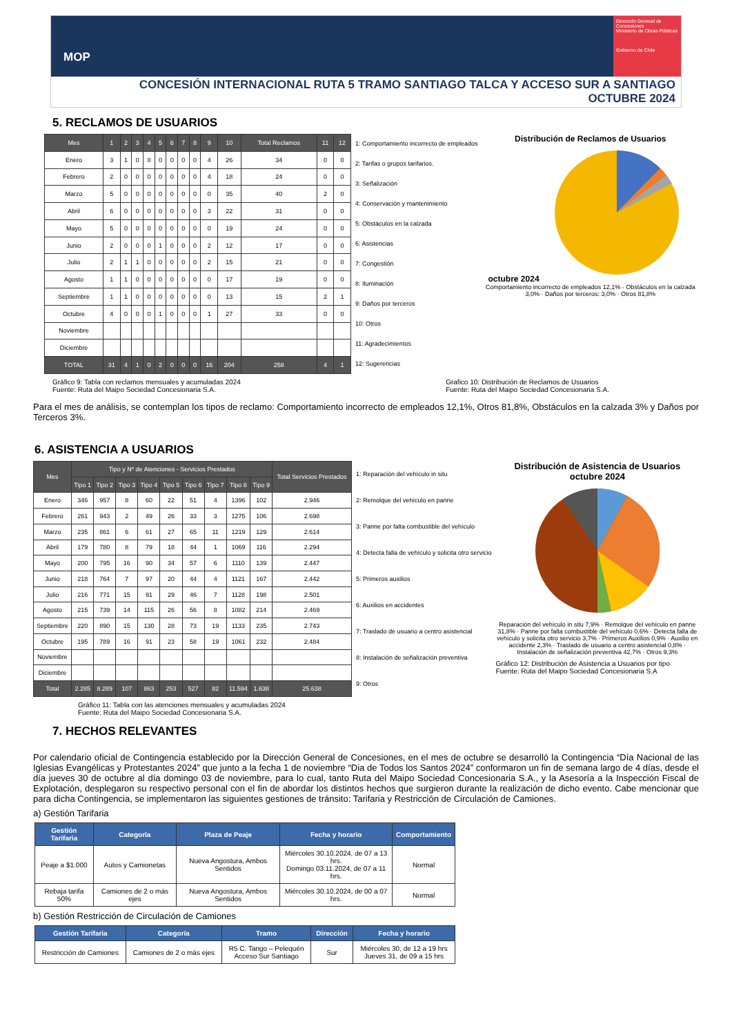MOP
Dirección General de Concesiones
Ministerio de Obras Públicas
Gobierno de Chile
CONCESIÓN INTERNACIONAL RUTA 5 TRAMO SANTIAGO TALCA Y ACCESO SUR A SANTIAGO
OCTUBRE 2024
5. RECLAMOS DE USUARIOS
| Mes | 1 | 2 | 3 | 4 | 5 | 6 | 7 | 8 | 9 | 10 | Total Reclamos | 11 | 12 |
| --- | --- | --- | --- | --- | --- | --- | --- | --- | --- | --- | --- | --- | --- |
| Enero | 3 | 1 | 0 | 0 | 0 | 0 | 0 | 0 | 4 | 26 | 34 | 0 | 0 |
| Febrero | 2 | 0 | 0 | 0 | 0 | 0 | 0 | 0 | 4 | 18 | 24 | 0 | 0 |
| Marzo | 5 | 0 | 0 | 0 | 0 | 0 | 0 | 0 | 0 | 35 | 40 | 2 | 0 |
| Abril | 6 | 0 | 0 | 0 | 0 | 0 | 0 | 0 | 3 | 22 | 31 | 0 | 0 |
| Mayo | 5 | 0 | 0 | 0 | 0 | 0 | 0 | 0 | 0 | 19 | 24 | 0 | 0 |
| Junio | 2 | 0 | 0 | 0 | 1 | 0 | 0 | 0 | 2 | 12 | 17 | 0 | 0 |
| Julio | 2 | 1 | 1 | 0 | 0 | 0 | 0 | 0 | 2 | 15 | 21 | 0 | 0 |
| Agosto | 1 | 1 | 0 | 0 | 0 | 0 | 0 | 0 | 0 | 17 | 19 | 0 | 0 |
| Septiembre | 1 | 1 | 0 | 0 | 0 | 0 | 0 | 0 | 0 | 13 | 15 | 2 | 1 |
| Octubre | 4 | 0 | 0 | 0 | 1 | 0 | 0 | 0 | 1 | 27 | 33 | 0 | 0 |
| Noviembre | | | | | | | | | | | | | |
| Diciembre | | | | | | | | | | | | | |
| TOTAL | 31 | 4 | 1 | 0 | 2 | 0 | 0 | 0 | 16 | 204 | 258 | 4 | 1 |
1: Comportamiento incorrecto de empleados
2: Tarifas o grupos tarifarios.
3: Señalización
4: Conservación y mantenimiento
5: Obstáculos en la calzada
6: Asistencias
7: Congestión
8: Iluminación
9: Daños por terceros
10: Otros
11: Agradecimientos
12: Sugerencias
Distribución de Reclamos de Usuarios
octubre 2024
Comportamiento incorrecto de empleados 12,1% · Obstáculos en la calzada 3,0% · Daños por terceros: 3,0% · Otros 81,8%
Gráfico 9: Tabla con reclamos mensuales y acumuladas 2024
Fuente: Ruta del Maipo Sociedad Concesionaria S.A.
Grafico 10: Distribución de Reclamos de Usuarios
Fuente: Ruta del Maipo Sociedad Concesionaria S.A.
Para el mes de análisis, se contemplan los tipos de reclamo: Comportamiento incorrecto de empleados 12,1%, Otros 81,8%, Obstáculos en la calzada 3% y Daños por Terceros 3%.
6. ASISTENCIA A USUARIOS
| Mes | Tipo y Nº de Atenciones - Servicios Prestados | | | | | | | | | Total Servicios Prestados |
| --- | --- | --- | --- | --- | --- | --- | --- | --- | --- | --- |
| | Tipo 1 | Tipo 2 | Tipo 3 | Tipo 4 | Tipo 5 | Tipo 6 | Tipo 7 | Tipo 8 | Tipo 9 | |
| Enero | 346 | 957 | 8 | 60 | 22 | 51 | 4 | 1396 | 102 | 2.946 |
| Febrero | 261 | 943 | 2 | 49 | 26 | 33 | 3 | 1275 | 106 | 2.698 |
| Marzo | 235 | 861 | 6 | 61 | 27 | 65 | 11 | 1219 | 129 | 2.614 |
| Abril | 179 | 780 | 8 | 79 | 18 | 44 | 1 | 1069 | 116 | 2.294 |
| Mayo | 200 | 795 | 16 | 90 | 34 | 57 | 6 | 1110 | 139 | 2.447 |
| Junio | 218 | 764 | 7 | 97 | 20 | 44 | 4 | 1121 | 167 | 2.442 |
| Julio | 216 | 771 | 15 | 91 | 29 | 46 | 7 | 1128 | 198 | 2.501 |
| Agosto | 215 | 739 | 14 | 115 | 26 | 56 | 8 | 1082 | 214 | 2.469 |
| Septiembre | 220 | 890 | 15 | 130 | 28 | 73 | 19 | 1133 | 235 | 2.743 |
| Octubre | 195 | 789 | 16 | 91 | 23 | 58 | 19 | 1061 | 232 | 2.484 |
| Noviembre | | | | | | | | | | |
| Diciembre | | | | | | | | | | |
| Total | 2.285 | 8.289 | 107 | 863 | 253 | 527 | 82 | 11.594 | 1.638 | 25.638 |
1: Reparación del vehículo in situ
2: Remolque del vehículo en panne
3: Panne por falta combustible del vehículo
4: Detecta falla de vehículo y solicita otro servicio
5: Primeros auxilios
6: Auxilios en accidentes
7: Traslado de usuario a centro asistencial
8: Instalación de señalización preventiva
9: Otros
Distribución de Asistencia de Usuarios
octubre 2024
Reparación del vehículo in situ 7,9% · Remolque del vehículo en panne 31,8% · Panne por falta combustible del vehículo 0,6% · Detecta falla de vehículo y solicita otro servicio 3,7% · Primeros Auxilios 0,9% · Auxilio en accidente 2,3% · Traslado de usuario a centro asistencial 0,8% · Instalación de señalización preventiva 42,7% · Otros 9,3%
Gráfico 12: Distribución de Asistencia a Usuarios por tipo
Fuente: Ruta del Maipo Sociedad Concesionaria S.A
Gráfico 11: Tabla con las atenciones mensuales y acumuladas 2024
Fuente: Ruta del Maipo Sociedad Concesionaria S.A.
7. HECHOS RELEVANTES
Por calendario oficial de Contingencia establecido por la Dirección General de Concesiones, en el mes de octubre se desarrolló la Contingencia “Día Nacional de las Iglesias Evangélicas y Protestantes 2024” que junto a la fecha 1 de noviembre “Dia de Todos los Santos 2024” conformaron un fin de semana largo de 4 días, desde el día jueves 30 de octubre al día domingo 03 de noviembre, para lo cual, tanto Ruta del Maipo Sociedad Concesionaria S.A., y la Asesoría a la Inspección Fiscal de Explotación, desplegaron su respectivo personal con el fin de abordar los distintos hechos que surgieron durante la realización de dicho evento. Cabe mencionar que para dicha Contingencia, se implementaron las siguientes gestiones de tránsito: Tarifaria y Restricción de Circulación de Camiones.
a) Gestión Tarifaria
| Gestión Tarifaria | Categoría | Plaza de Peaje | Fecha y horario | Comportamiento |
| --- | --- | --- | --- | --- |
| Peaje a $1.000 | Autos y Camionetas | Nueva Angostura, Ambos Sentidos | Miércoles 30.10.2024, de 07 a 13 hrs. Domingo 03.11.2024, de 07 a 11 hrs. | Normal |
| Rebaja tarifa 50% | Camiones de 2 o más ejes | Nueva Angostura, Ambos Sentidos | Miércoles 30.10.2024, de 00 a 07 hrs. | Normal |
b) Gestión Restricción de Circulación de Camiones
| Gestión Tarifaria | Categoría | Tramo | Dirección | Fecha y horario |
| --- | --- | --- | --- | --- |
| Restricción de Camiones | Camiones de 2 o más ejes | R5 C. Tango – Pelequén Acceso Sur Santiago | Sur | Miércoles 30, de 12 a 19 hrs Jueves 31, de 09 a 15 hrs |